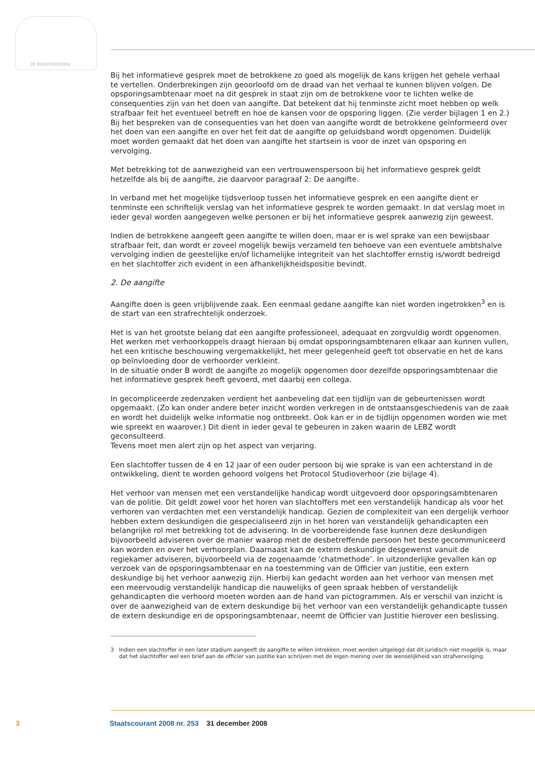JE MAINTIENDRAI
Bij het informatieve gesprek moet de betrokkene zo goed als mogelijk de kans krijgen het gehele verhaal te vertellen. Onderbrekingen zijn geoorloofd om de draad van het verhaal te kunnen blijven volgen. De opsporingsambtenaar moet na dit gesprek in staat zijn om de betrokkene voor te lichten welke de consequenties zijn van het doen van aangifte. Dat betekent dat hij tenminste zicht moet hebben op welk strafbaar feit het eventueel betreft en hoe de kansen voor de opsporing liggen. (Zie verder bijlagen 1 en 2.)
Bij het bespreken van de consequenties van het doen van aangifte wordt de betrokkene geïnformeerd over het doen van een aangifte en over het feit dat de aangifte op geluidsband wordt opgenomen. Duidelijk moet worden gemaakt dat het doen van aangifte het startsein is voor de inzet van opsporing en vervolging.
Met betrekking tot de aanwezigheid van een vertrouwenspersoon bij het informatieve gesprek geldt hetzelfde als bij de aangifte, zie daarvoor paragraaf 2: De aangifte.
In verband met het mogelijke tijdsverloop tussen het informatieve gesprek en een aangifte dient er tenminste een schriftelijk verslag van het informatieve gesprek te worden gemaakt. In dat verslag moet in ieder geval worden aangegeven welke personen er bij het informatieve gesprek aanwezig zijn geweest.
Indien de betrokkene aangeeft geen aangifte te willen doen, maar er is wel sprake van een bewijsbaar strafbaar feit, dan wordt er zoveel mogelijk bewijs verzameld ten behoeve van een eventuele ambtshalve vervolging indien de geestelijke en/of lichamelijke integriteit van het slachtoffer ernstig is/wordt bedreigd en het slachtoffer zich evident in een afhankelijkheidspositie bevindt.
2. De aangifte
Aangifte doen is geen vrijblijvende zaak. Een eenmaal gedane aangifte kan niet worden ingetrokken<sup>3</sup> en is de start van een strafrechtelijk onderzoek.
Het is van het grootste belang dat een aangifte professioneel, adequaat en zorgvuldig wordt opgenomen. Het werken met verhoorkoppels draagt hieraan bij omdat opsporingsambtenaren elkaar aan kunnen vullen, het een kritische beschouwing vergemakkelijkt, het meer gelegenheid geeft tot observatie en het de kans op beïnvloeding door de verhoorder verkleint.
In de situatie onder B wordt de aangifte zo mogelijk opgenomen door dezelfde opsporingsambtenaar die het informatieve gesprek heeft gevoerd, met daarbij een collega.
In gecompliceerde zedenzaken verdient het aanbeveling dat een tijdlijn van de gebeurtenissen wordt opgemaakt. (Zo kan onder andere beter inzicht worden verkregen in de ontstaansgeschiedenis van de zaak en wordt het duidelijk welke informatie nog ontbreekt. Ook kan er in de tijdlijn opgenomen worden wie met wie spreekt en waarover.) Dit dient in ieder geval te gebeuren in zaken waarin de LEBZ wordt geconsulteerd.
Tevens moet men alert zijn op het aspect van verjaring.
Een slachtoffer tussen de 4 en 12 jaar of een ouder persoon bij wie sprake is van een achterstand in de ontwikkeling, dient te worden gehoord volgens het Protocol Studioverhoor (zie bijlage 4).
Het verhoor van mensen met een verstandelijke handicap wordt uitgevoerd door opsporingsambtenaren van de politie. Dit geldt zowel voor het horen van slachtoffers met een verstandelijk handicap als voor het verhoren van verdachten met een verstandelijk handicap. Gezien de complexiteit van een dergelijk verhoor hebben extern deskundigen die gespecialiseerd zijn in het horen van verstandelijk gehandicapten een belangrijke rol met betrekking tot de advisering. In de voorbereidende fase kunnen deze deskundigen bijvoorbeeld adviseren over de manier waarop met de desbetreffende persoon het beste gecommuniceerd kan worden en over het verhoorplan. Daarnaast kan de extern deskundige desgewenst vanuit de regiekamer adviseren, bijvoorbeeld via de zogenaamde ‘chatmethode’. In uitzonderlijke gevallen kan op verzoek van de opsporingsambtenaar en na toestemming van de Officier van justitie, een extern deskundige bij het verhoor aanwezig zijn. Hierbij kan gedacht worden aan het verhoor van mensen met een meervoudig verstandelijk handicap die nauwelijks of geen spraak hebben of verstandelijk gehandicapten die verhoord moeten worden aan de hand van pictogrammen. Als er verschil van inzicht is over de aanwezigheid van de extern deskundige bij het verhoor van een verstandelijk gehandicapte tussen de extern deskundige en de opsporingsambtenaar, neemt de Officier van Justitie hierover een beslissing.
3 Indien een slachtoffer in een later stadium aangeeft de aangifte te willen intrekken, moet worden uitgelegd dat dit juridisch niet mogelijk is, maar dat het slachtoffer wel een brief aan de officier van justitie kan schrijven met de eigen mening over de wenselijkheid van strafvervolging.
3 Staatscourant 2008 nr. 253 31 december 2008